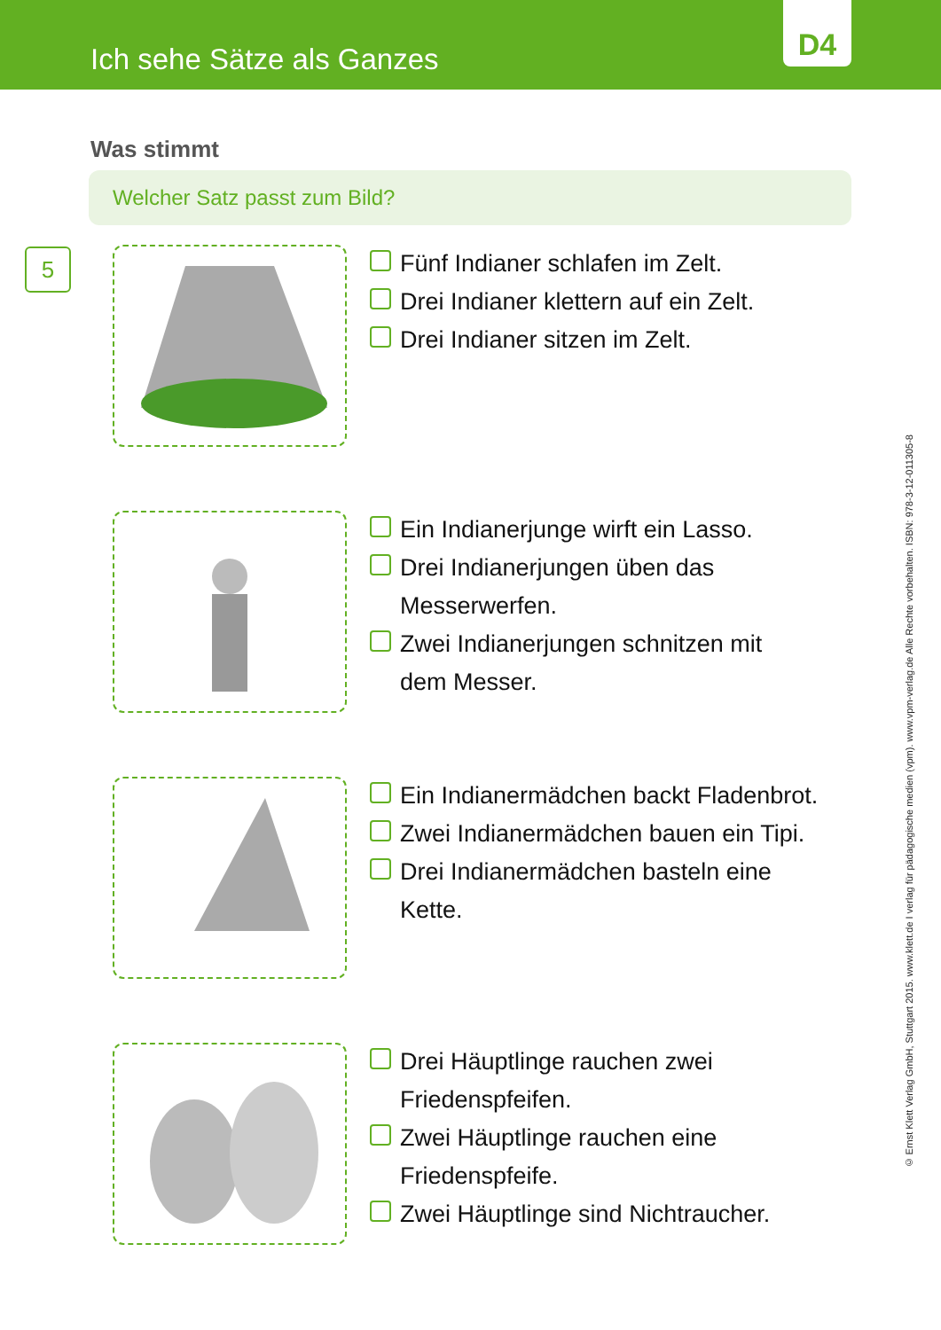Ich sehe Sätze als Ganzes
D4
Was stimmt
Welcher Satz passt zum Bild?
5
Fünf Indianer schlafen im Zelt.
Drei Indianer klettern auf ein Zelt.
Drei Indianer sitzen im Zelt.
Ein Indianerjunge wirft ein Lasso.
Drei Indianerjungen üben das
Messerwerfen.
Zwei Indianerjungen schnitzen mit
dem Messer.
Ein Indianermädchen backt Fladenbrot.
Zwei Indianermädchen bauen ein Tipi.
Drei Indianermädchen basteln eine
Kette.
Drei Häuptlinge rauchen zwei
Friedenspfeifen.
Zwei Häuptlinge rauchen eine
Friedenspfeife.
Zwei Häuptlinge sind Nichtraucher.
© Ernst Klett Verlag GmbH, Stuttgart 2015. www.klett.de I verlag für pädagogische medien (vpm). www.vpm-verlag.de Alle Rechte vorbehalten. ISBN: 978-3-12-011305-8